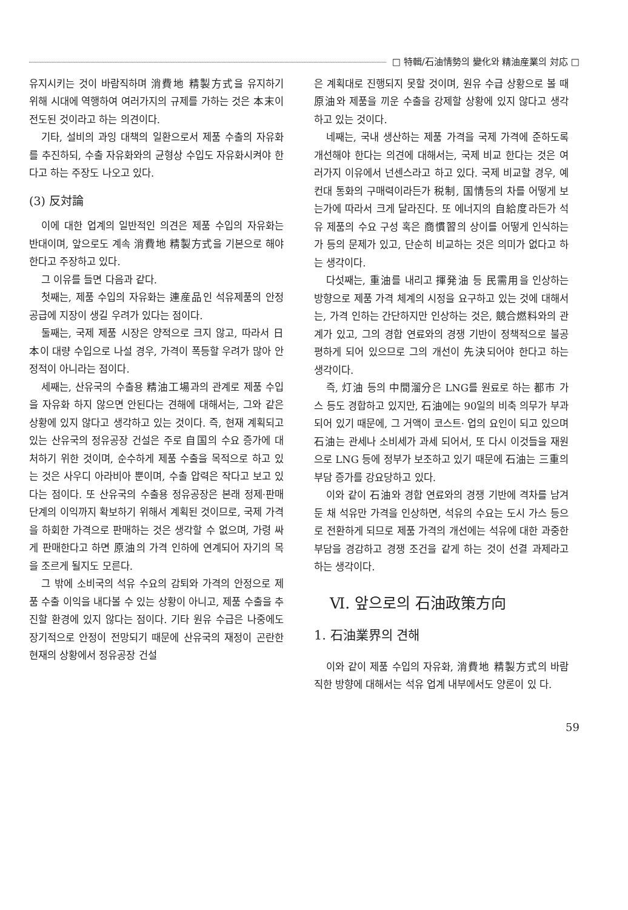□ 特輯/石油情勢의 變化와 精油産業의 対応 □
유지시키는 것이 바람직하며 消費地 精製方式을 유지하기 위해 시대에 역행하여 여러가지의 규제를 가하는 것은 本末이 전도된 것이라고 하는 의견이다.
기타, 설비의 과잉 대책의 일환으로서 제품 수출의 자유화를 추진하되, 수출 자유화와의 균형상 수입도 자유화시켜야 한다고 하는 주장도 나오고 있다.
(3) 反対論
이에 대한 업계의 일반적인 의견은 제품 수입의 자유화는 반대이며, 앞으로도 계속 消費地 精製方式을 기본으로 해야 한다고 주장하고 있다.
그 이유를 들면 다음과 같다.
첫째는, 제품 수입의 자유화는 連産品인 석유제품의 안정 공급에 지장이 생길 우려가 있다는 점이다.
둘째는, 국제 제품 시장은 양적으로 크지 않고, 따라서 日本이 대량 수입으로 나설 경우, 가격이 폭등할 우려가 많아 안정적이 아니라는 점이다.
세째는, 산유국의 수출용 精油工場과의 관계로 제품 수입을 자유화 하지 않으면 안된다는 견해에 대해서는, 그와 같은 상황에 있지 않다고 생각하고 있는 것이다. 즉, 현재 계획되고 있는 산유국의 정유공장 건설은 주로 自国의 수요 증가에 대처하기 위한 것이며, 순수하게 제품 수출을 목적으로 하고 있는 것은 사우디 아라비아 뿐이며, 수출 압력은 작다고 보고 있다는 점이다. 또 산유국의 수출용 정유공장은 본래 정제·판매 단계의 이익까지 확보하기 위해서 계획된 것이므로, 국제 가격을 하회한 가격으로 판매하는 것은 생각할 수 없으며, 가령 싸게 판매한다고 하면 原油의 가격 인하에 연계되어 자기의 목을 조르게 될지도 모른다.
그 밖에 소비국의 석유 수요의 감퇴와 가격의 안정으로 제품 수출 이익을 내다볼 수 있는 상황이 아니고, 제품 수출을 추진할 환경에 있지 않다는 점이다. 기타 원유 수급은 나중에도 장기적으로 안정이 전망되기 때문에 산유국의 재정이 곤란한 현재의 상황에서 정유공장 건설
은 계획대로 진행되지 못할 것이며, 원유 수급 상황으로 볼 때 原油와 제품을 끼운 수출을 강제할 상황에 있지 않다고 생각하고 있는 것이다.
네째는, 국내 생산하는 제품 가격을 국제 가격에 준하도록 개선해야 한다는 의견에 대해서는, 국제 비교 한다는 것은 여러가지 이유에서 넌센스라고 하고 있다. 국제 비교할 경우, 예컨대 통화의 구매력이라든가 税制, 国情등의 차를 어떻게 보는가에 따라서 크게 달라진다. 또 에너지의 自給度라든가 석유 제품의 수요 구성 혹은 商慣習의 상이를 어떻게 인식하는가 등의 문제가 있고, 단순히 비교하는 것은 의미가 없다고 하는 생각이다.
다섯째는, 重油를 내리고 揮発油 등 民需用을 인상하는 방향으로 제품 가격 체계의 시정을 요구하고 있는 것에 대해서는, 가격 인하는 간단하지만 인상하는 것은, 競合燃料와의 관계가 있고, 그의 경합 연료와의 경쟁 기반이 정책적으로 불공평하게 되어 있으므로 그의 개선이 先決되어야 한다고 하는 생각이다.
즉, 灯油 등의 中間溜分은 LNG를 원료로 하는 都市 가스 등도 경합하고 있지만, 石油에는 90일의 비축 의무가 부과되어 있기 때문에, 그 거액이 코스트· 업의 요인이 되고 있으며 石油는 관세나 소비세가 과세 되어서, 또 다시 이것들을 재원으로 LNG 등에 정부가 보조하고 있기 때문에 石油는 三重의 부담 증가를 강요당하고 있다.
이와 같이 石油와 경합 연료와의 경쟁 기반에 격차를 남겨 둔 채 석유만 가격을 인상하면, 석유의 수요는 도시 가스 등으로 전환하게 되므로 제품 가격의 개선에는 석유에 대한 과중한 부담을 경감하고 경쟁 조건을 같게 하는 것이 선결 과제라고 하는 생각이다.
Ⅵ. 앞으로의 石油政策方向
1. 石油業界의 견해
이와 같이 제품 수입의 자유화, 消費地 精製方式의 바람직한 방향에 대해서는 석유 업계 내부에서도 양론이 있 다.
59